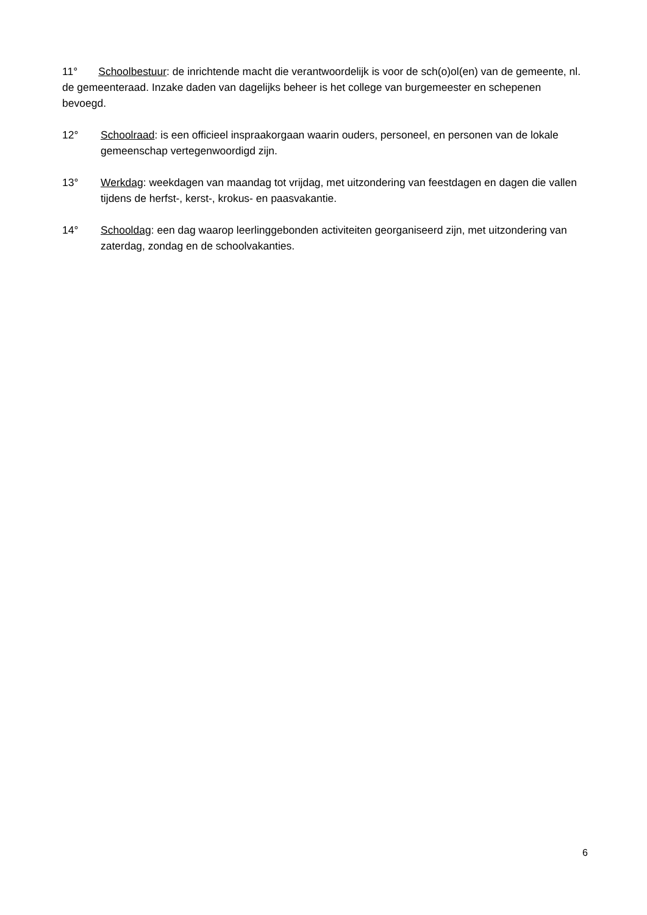11° Schoolbestuur: de inrichtende macht die verantwoordelijk is voor de sch(o)ol(en) van de gemeente, nl. de gemeenteraad. Inzake daden van dagelijks beheer is het college van burgemeester en schepenen bevoegd.
12° Schoolraad: is een officieel inspraakorgaan waarin ouders, personeel, en personen van de lokale gemeenschap vertegenwoordigd zijn.
13° Werkdag: weekdagen van maandag tot vrijdag, met uitzondering van feestdagen en dagen die vallen tijdens de herfst-, kerst-, krokus- en paasvakantie.
14° Schooldag: een dag waarop leerlinggebonden activiteiten georganiseerd zijn, met uitzondering van zaterdag, zondag en de schoolvakanties.
6